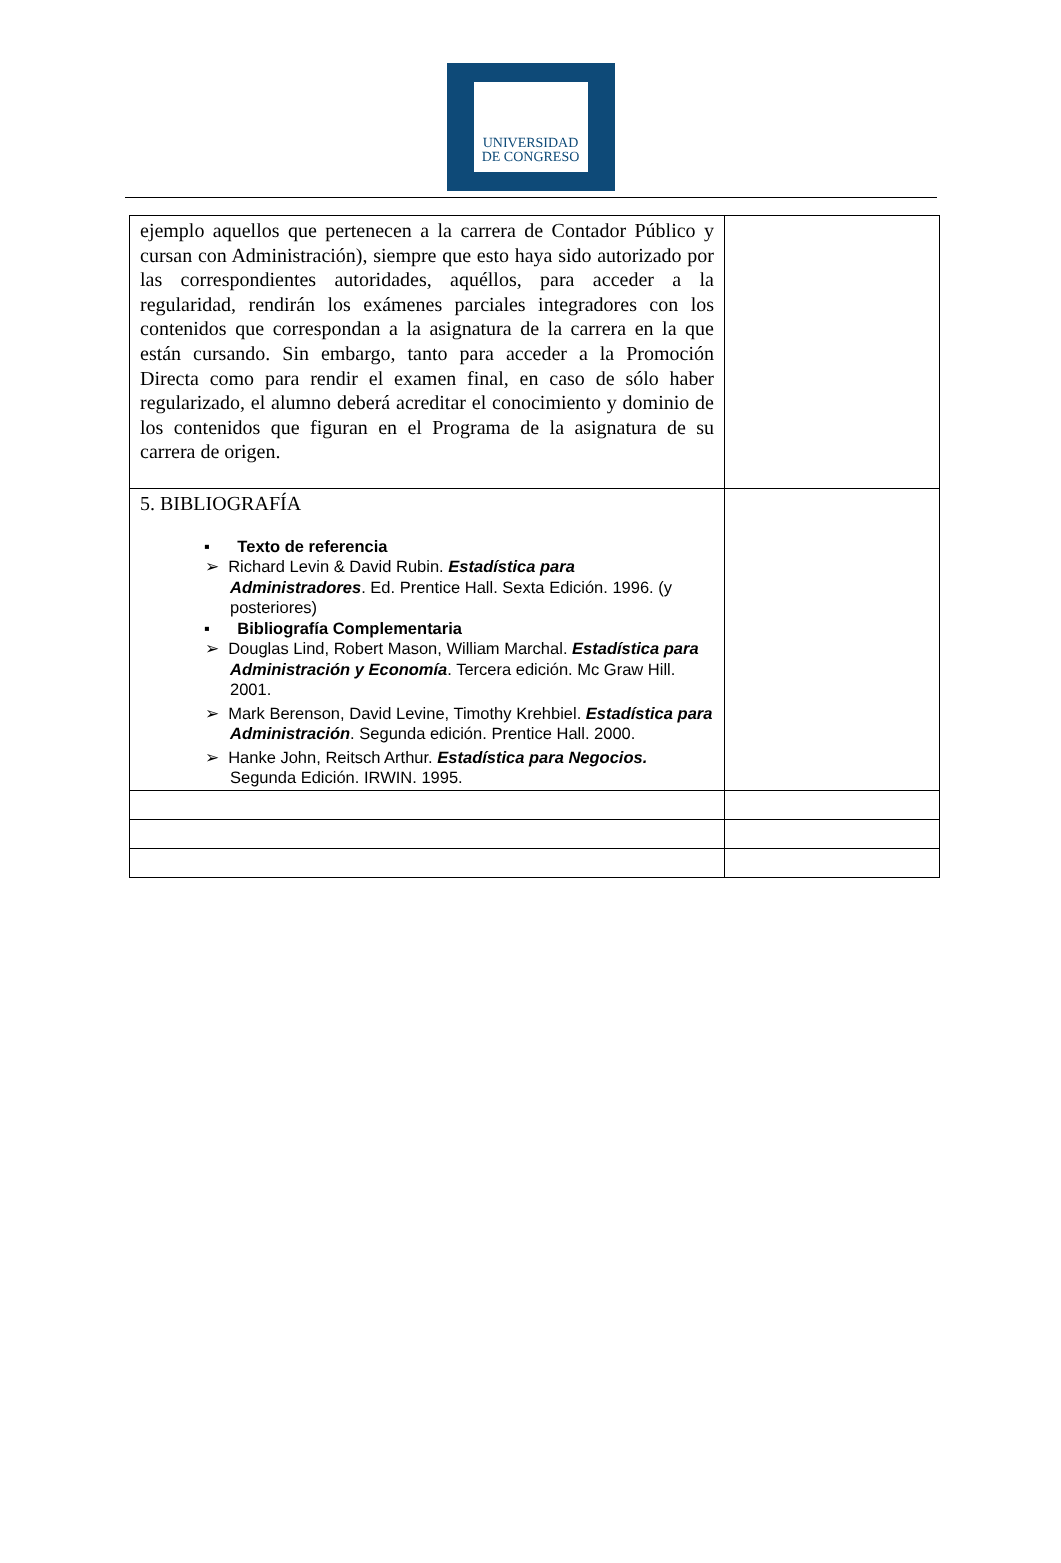UNIVERSIDAD
DE CONGRESO
| ejemplo aquellos que pertenecen a la carrera de Contador Público y cursan con Administración), siempre que esto haya sido autorizado por las correspondientes autoridades, aquéllos, para acceder a la regularidad, rendirán los exámenes parciales integradores con los contenidos que correspondan a la asignatura de la carrera en la que están cursando. Sin embargo, tanto para acceder a la Promoción Directa como para rendir el examen final, en caso de sólo haber regularizado, el alumno deberá acreditar el conocimiento y dominio de los contenidos que figuran en el Programa de la asignatura de su carrera de origen. | |
| 5. BIBLIOGRAFÍA ▪ Texto de referencia ➢ Richard Levin & David Rubin. Estadística para Administradores . Ed. Prentice Hall. Sexta Edición. 1996. (y posteriores) ▪ Bibliografía Complementaria ➢ Douglas Lind, Robert Mason, William Marchal. Estadística para Administración y Economía . Tercera edición. Mc Graw Hill. 2001. ➢ Mark Berenson, David Levine, Timothy Krehbiel. Estadística para Administración . Segunda edición. Prentice Hall. 2000. ➢ Hanke John, Reitsch Arthur. Estadística para Negocios. Segunda Edición. IRWIN. 1995. | |